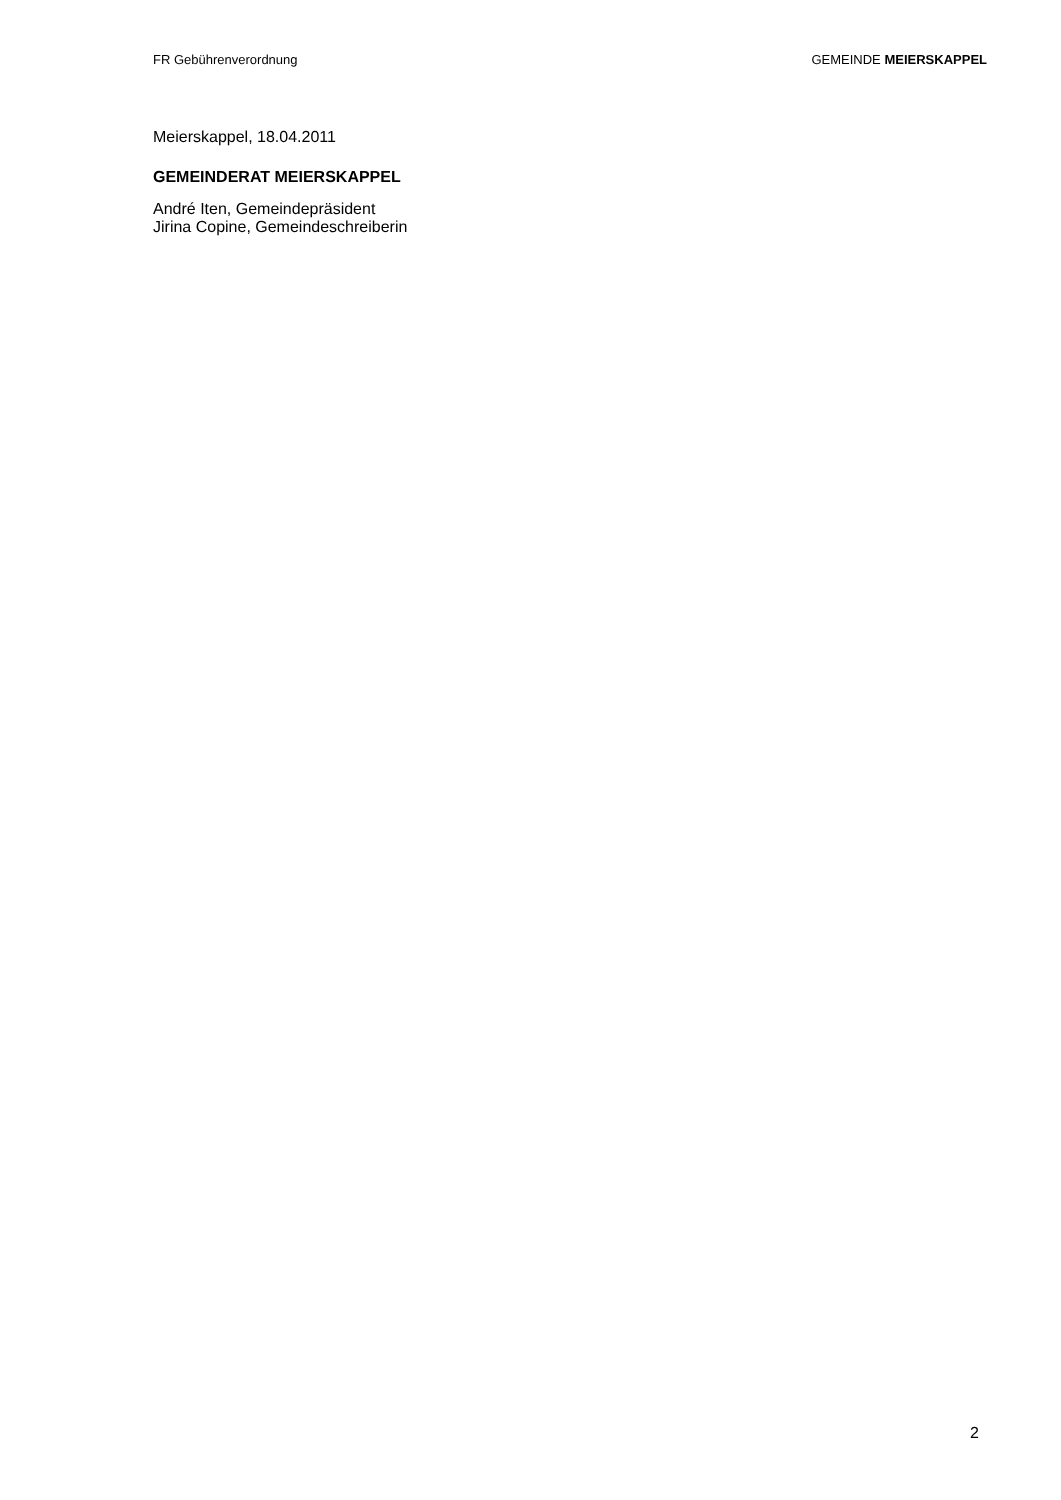FR Gebührenverordnung GEMEINDE MEIERSKAPPEL
Meierskappel, 18.04.2011
GEMEINDERAT MEIERSKAPPEL
André Iten, Gemeindepräsident
Jirina Copine, Gemeindeschreiberin
2